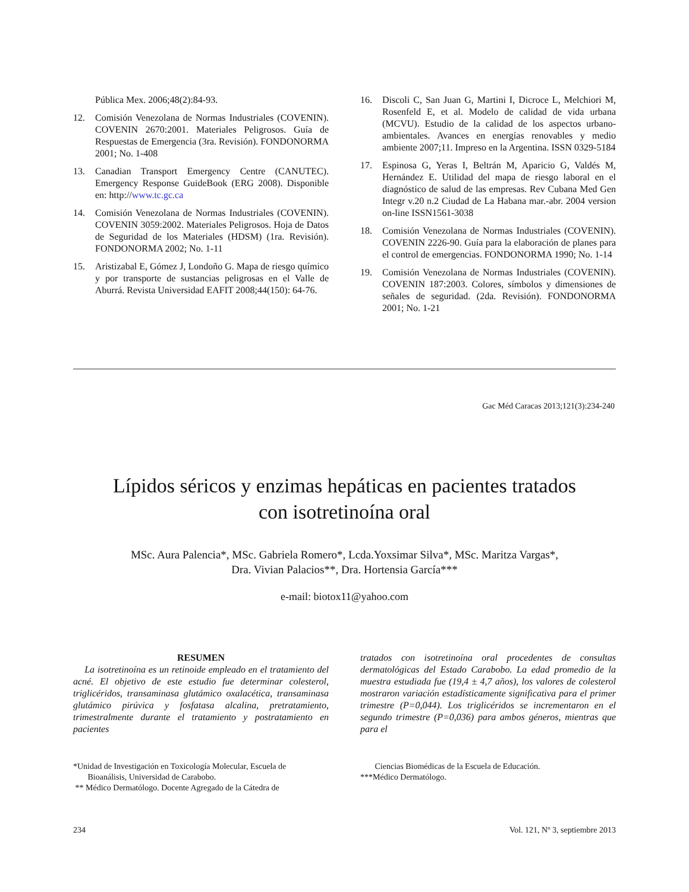Pública Mex. 2006;48(2):84-93.
12. Comisión Venezolana de Normas Industriales (COVENIN). COVENIN 2670:2001. Materiales Peligrosos. Guía de Respuestas de Emergencia (3ra. Revisión). FONDONORMA 2001; No. 1-408
13. Canadian Transport Emergency Centre (CANUTEC). Emergency Response GuideBook (ERG 2008). Disponible en: http://www.tc.gc.ca
14. Comisión Venezolana de Normas Industriales (COVENIN). COVENIN 3059:2002. Materiales Peligrosos. Hoja de Datos de Seguridad de los Materiales (HDSM) (1ra. Revisión). FONDONORMA 2002; No. 1-11
15. Aristizabal E, Gómez J, Londoño G. Mapa de riesgo químico y por transporte de sustancias peligrosas en el Valle de Aburrá. Revista Universidad EAFIT 2008;44(150): 64-76.
16. Discoli C, San Juan G, Martini I, Dicroce L, Melchiori M, Rosenfeld E, et al. Modelo de calidad de vida urbana (MCVU). Estudio de la calidad de los aspectos urbano-ambientales. Avances en energías renovables y medio ambiente 2007;11. Impreso en la Argentina. ISSN 0329-5184
17. Espinosa G, Yeras I, Beltrán M, Aparicio G, Valdés M, Hernández E. Utilidad del mapa de riesgo laboral en el diagnóstico de salud de las empresas. Rev Cubana Med Gen Integr v.20 n.2 Ciudad de La Habana mar.-abr. 2004 version on-line ISSN1561-3038
18. Comisión Venezolana de Normas Industriales (COVENIN). COVENIN 2226-90. Guía para la elaboración de planes para el control de emergencias. FONDONORMA 1990; No. 1-14
19. Comisión Venezolana de Normas Industriales (COVENIN). COVENIN 187:2003. Colores, símbolos y dimensiones de señales de seguridad. (2da. Revisión). FONDONORMA 2001; No. 1-21
Gac Méd Caracas 2013;121(3):234-240
Lípidos séricos y enzimas hepáticas en pacientes tratados
con isotretinoína oral
MSc. Aura Palencia*, MSc. Gabriela Romero*, Lcda.Yoxsimar Silva*, MSc. Maritza Vargas*,
Dra. Vivian Palacios**, Dra. Hortensia García***
e-mail: biotox11@yahoo.com
RESUMEN
La isotretinoína es un retinoide empleado en el tratamiento del acné. El objetivo de este estudio fue determinar colesterol, triglicéridos, transaminasa glutámico oxalacética, transaminasa glutámico pirúvica y fosfatasa alcalina, pretratamiento, trimestralmente durante el tratamiento y postratamiento en pacientes
tratados con isotretinoína oral procedentes de consultas dermatológicas del Estado Carabobo. La edad promedio de la muestra estudiada fue (19,4 ± 4,7 años), los valores de colesterol mostraron variación estadísticamente significativa para el primer trimestre (P=0,044). Los triglicéridos se incrementaron en el segundo trimestre (P=0,036) para ambos géneros, mientras que para el
*Unidad de Investigación en Toxicología Molecular, Escuela de
Bioanálisis, Universidad de Carabobo.
** Médico Dermatólogo. Docente Agregado de la Cátedra de
Ciencias Biomédicas de la Escuela de Educación.
***Médico Dermatólogo.
234 Vol. 121, Nº 3, septiembre 2013